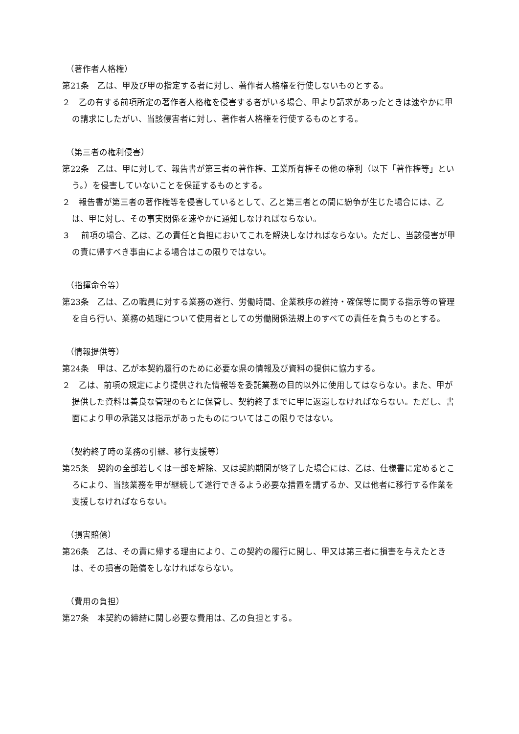（著作者人格権）
第21条　乙は、甲及び甲の指定する者に対し、著作者人格権を行使しないものとする。
２　乙の有する前項所定の著作者人格権を侵害する者がいる場合、甲より請求があったときは速やかに甲の請求にしたがい、当該侵害者に対し、著作者人格権を行使するものとする。
（第三者の権利侵害）
第22条　乙は、甲に対して、報告書が第三者の著作権、工業所有権その他の権利（以下「著作権等」という。）を侵害していないことを保証するものとする。
２　報告書が第三者の著作権等を侵害しているとして、乙と第三者との間に紛争が生じた場合には、乙は、甲に対し、その事実関係を速やかに通知しなければならない。
３　 前項の場合、乙は、乙の責任と負担においてこれを解決しなければならない。ただし、当該侵害が甲の責に帰すべき事由による場合はこの限りではない。
（指揮命令等）
第23条　乙は、乙の職員に対する業務の遂行、労働時間、企業秩序の維持・確保等に関する指示等の管理を自ら行い、業務の処理について使用者としての労働関係法規上のすべての責任を負うものとする。
（情報提供等）
第24条　甲は、乙が本契約履行のために必要な県の情報及び資料の提供に協力する。
２　乙は、前項の規定により提供された情報等を委託業務の目的以外に使用してはならない。また、甲が提供した資料は善良な管理のもとに保管し、契約終了までに甲に返還しなければならない。ただし、書面により甲の承諾又は指示があったものについてはこの限りではない。
（契約終了時の業務の引継、移行支援等）
第25条　契約の全部若しくは一部を解除、又は契約期間が終了した場合には、乙は、仕様書に定めるところにより、当該業務を甲が継続して遂行できるよう必要な措置を講ずるか、又は他者に移行する作業を支援しなければならない。
（損害賠償）
第26条　乙は、その責に帰する理由により、この契約の履行に関し、甲又は第三者に損害を与えたときは、その損害の賠償をしなければならない。
（費用の負担）
第27条　本契約の締結に関し必要な費用は、乙の負担とする。